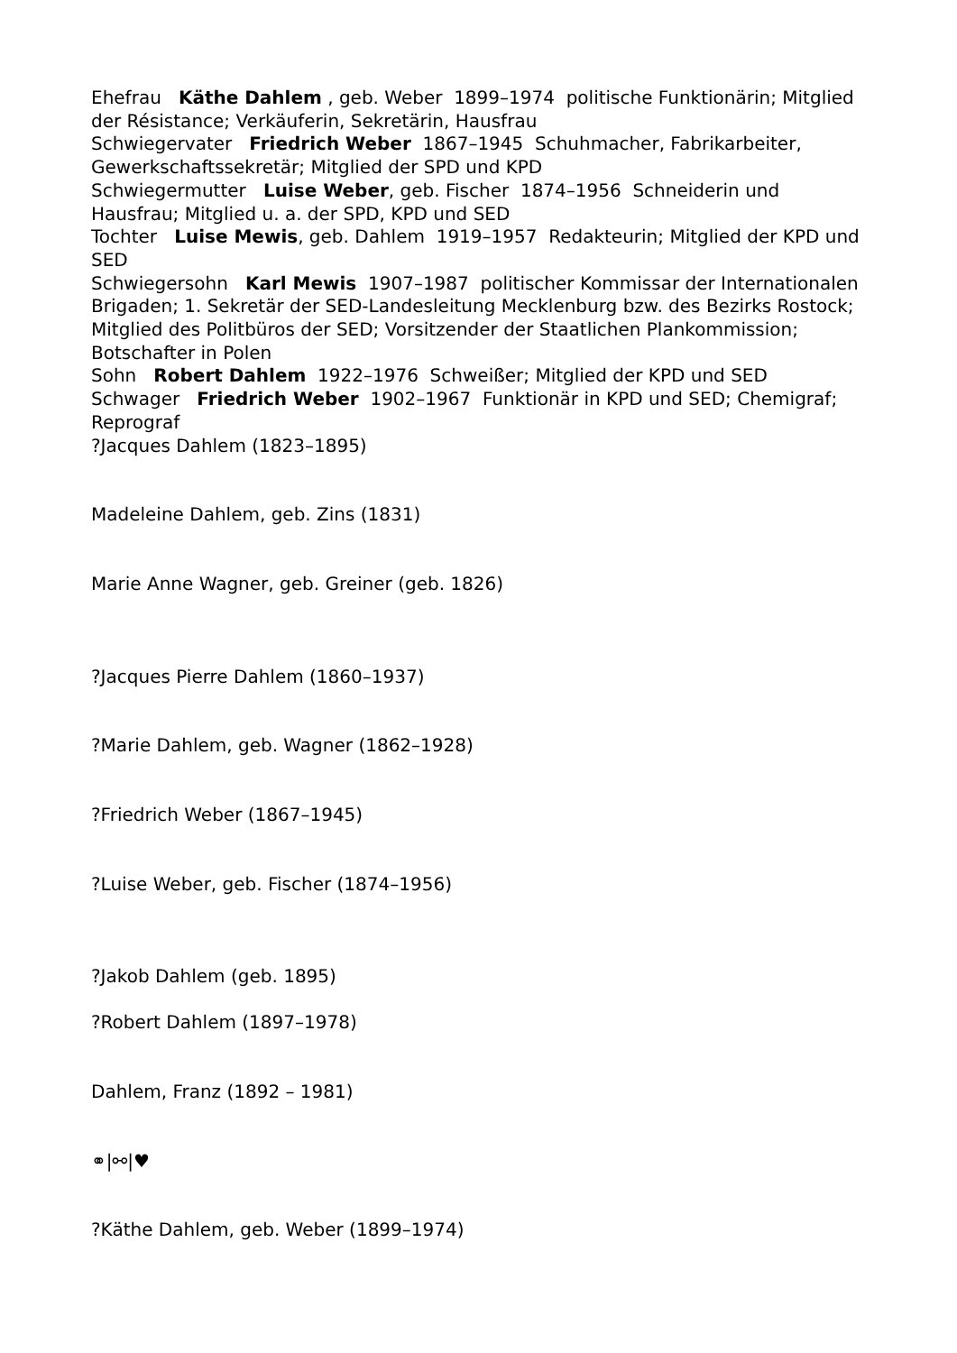Ehefrau Käthe Dahlem , geb. Weber 1899–1974 politische Funktionärin; Mitglied der Résistance; Verkäuferin, Sekretärin, Hausfrau
Schwiegervater Friedrich Weber 1867–1945 Schuhmacher, Fabrikarbeiter, Gewerkschaftssekretär; Mitglied der SPD und KPD
Schwiegermutter Luise Weber, geb. Fischer 1874–1956 Schneiderin und Hausfrau; Mitglied u. a. der SPD, KPD und SED
Tochter Luise Mewis, geb. Dahlem 1919–1957 Redakteurin; Mitglied der KPD und SED
Schwiegersohn Karl Mewis 1907–1987 politischer Kommissar der Internationalen Brigaden; 1. Sekretär der SED-Landesleitung Mecklenburg bzw. des Bezirks Rostock; Mitglied des Politbüros der SED; Vorsitzender der Staatlichen Plankommission; Botschafter in Polen
Sohn Robert Dahlem 1922–1976 Schweißer; Mitglied der KPD und SED
Schwager Friedrich Weber 1902–1967 Funktionär in KPD und SED; Chemigraf; Reprograf
?Jacques Dahlem (1823–1895)
Madeleine Dahlem, geb. Zins (1831)
Marie Anne Wagner, geb. Greiner (geb. 1826)
?Jacques Pierre Dahlem (1860–1937)
?Marie Dahlem, geb. Wagner (1862–1928)
?Friedrich Weber (1867–1945)
?Luise Weber, geb. Fischer (1874–1956)
?Jakob Dahlem (geb. 1895)
?Robert Dahlem (1897–1978)
Dahlem, Franz (1892 – 1981)
⚭|⚯|♥
?Käthe Dahlem, geb. Weber (1899–1974)